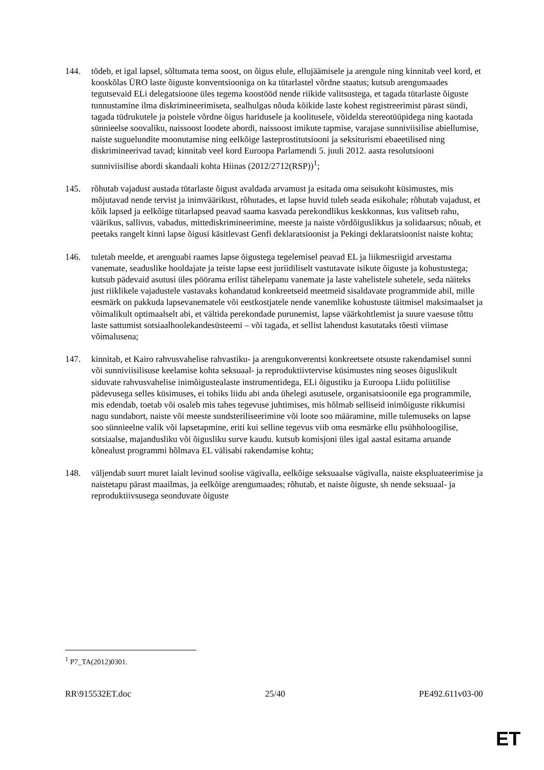144. tõdeb, et igal lapsel, sõltumata tema soost, on õigus elule, ellujäämisele ja arengule ning kinnitab veel kord, et kooskõlas ÜRO laste õiguste konventsiooniga on ka tütarlastel võrdne staatus; kutsub arengumaades tegutsevaid ELi delegatsioone üles tegema koostööd nende riikide valitsustega, et tagada tütarlaste õiguste tunnustamine ilma diskrimineerimiseta, sealhulgas nõuda kõikide laste kohest registreerimist pärast sündi, tagada tüdrukutele ja poistele võrdne õigus haridusele ja koolitusele, võidelda stereotüüpidega ning kaotada sünnieelse soovaliku, naissoost loodete abordi, naissoost imikute tapmise, varajase sunniviisilise abiellumise, naiste suguelundite moonutamise ning eelkõige lasteprostitutsiooni ja seksiturismi ebaeetilised ning diskrimineerivad tavad; kinnitab veel kord Euroopa Parlamendi 5. juuli 2012. aasta resolutsiooni sunniviisilise abordi skandaali kohta Hiinas (2012/2712(RSP))<sup>1</sup>;
145. rõhutab vajadust austada tütarlaste õigust avaldada arvamust ja esitada oma seisukoht küsimustes, mis mõjutavad nende tervist ja inimväärikust, rõhutades, et lapse huvid tuleb seada esikohale; rõhutab vajadust, et kõik lapsed ja eelkõige tütarlapsed peavad saama kasvada perekondlikus keskkonnas, kus valitseb rahu, väärikus, sallivus, vabadus, mittediskrimineerimine, meeste ja naiste võrdõiguslikkus ja solidaarsus; nõuab, et peetaks rangelt kinni lapse õigusi käsitlevast Genfi deklaratsioonist ja Pekingi deklaratsioonist naiste kohta;
146. tuletab meelde, et arenguabi raames lapse õigustega tegelemisel peavad EL ja liikmesriigid arvestama vanemate, seaduslike hooldajate ja teiste lapse eest juriidiliselt vastutavate isikute õiguste ja kohustustega; kutsub pädevaid asutusi üles pöörama erilist tähelepanu vanemate ja laste vahelistele suhetele, seda näiteks just riiklikele vajadustele vastavaks kohandatud konkreetseid meetmeid sisaldavate programmide abil, mille eesmärk on pakkuda lapsevanematele või eestkostjatele nende vanemlike kohustuste täitmisel maksimaalset ja võimalikult optimaalselt abi, et vältida perekondade purunemist, lapse väärkohtlemist ja suure vaesuse tõttu laste sattumist sotsiaalhoolekandesüsteemi – või tagada, et sellist lahendust kasutataks tõesti viimase võimalusena;
147. kinnitab, et Kairo rahvusvahelise rahvastiku- ja arengukonverentsi konkreetsete otsuste rakendamisel sunni või sunniviisilisuse keelamise kohta seksuaal- ja reproduktiivtervise küsimustes ning seoses õiguslikult siduvate rahvusvahelise inimõigustealaste instrumentidega, ELi õigustiku ja Euroopa Liidu poliitilise pädevusega selles küsimuses, ei tohiks liidu abi anda ühelegi asutusele, organisatsioonile ega programmile, mis edendab, toetab või osaleb mis tahes tegevuse juhtimises, mis hõlmab selliseid inimõiguste rikkumisi nagu sundabort, naiste või meeste sundsteriliseerimine või loote soo määramine, mille tulemuseks on lapse soo sünnieelne valik või lapsetapmine, eriti kui selline tegevus viib oma eesmärke ellu psühholoogilise, sotsiaalse, majandusliku või õigusliku surve kaudu. kutsub komisjoni üles igal aastal esitama aruande kõnealust programmi hõlmava EL välisabi rakendamise kohta;
148. väljendab suurt muret laialt levinud soolise vägivalla, eelkõige seksuaalse vägivalla, naiste ekspluateerimise ja naistetapu pärast maailmas, ja eelkõige arengumaades; rõhutab, et naiste õiguste, sh nende seksuaal- ja reproduktiivsusega seonduvate õiguste
<sup>1</sup> P7_TA(2012)0301.
RR\915532ET.doc 25/40 PE492.611v03-00
ET